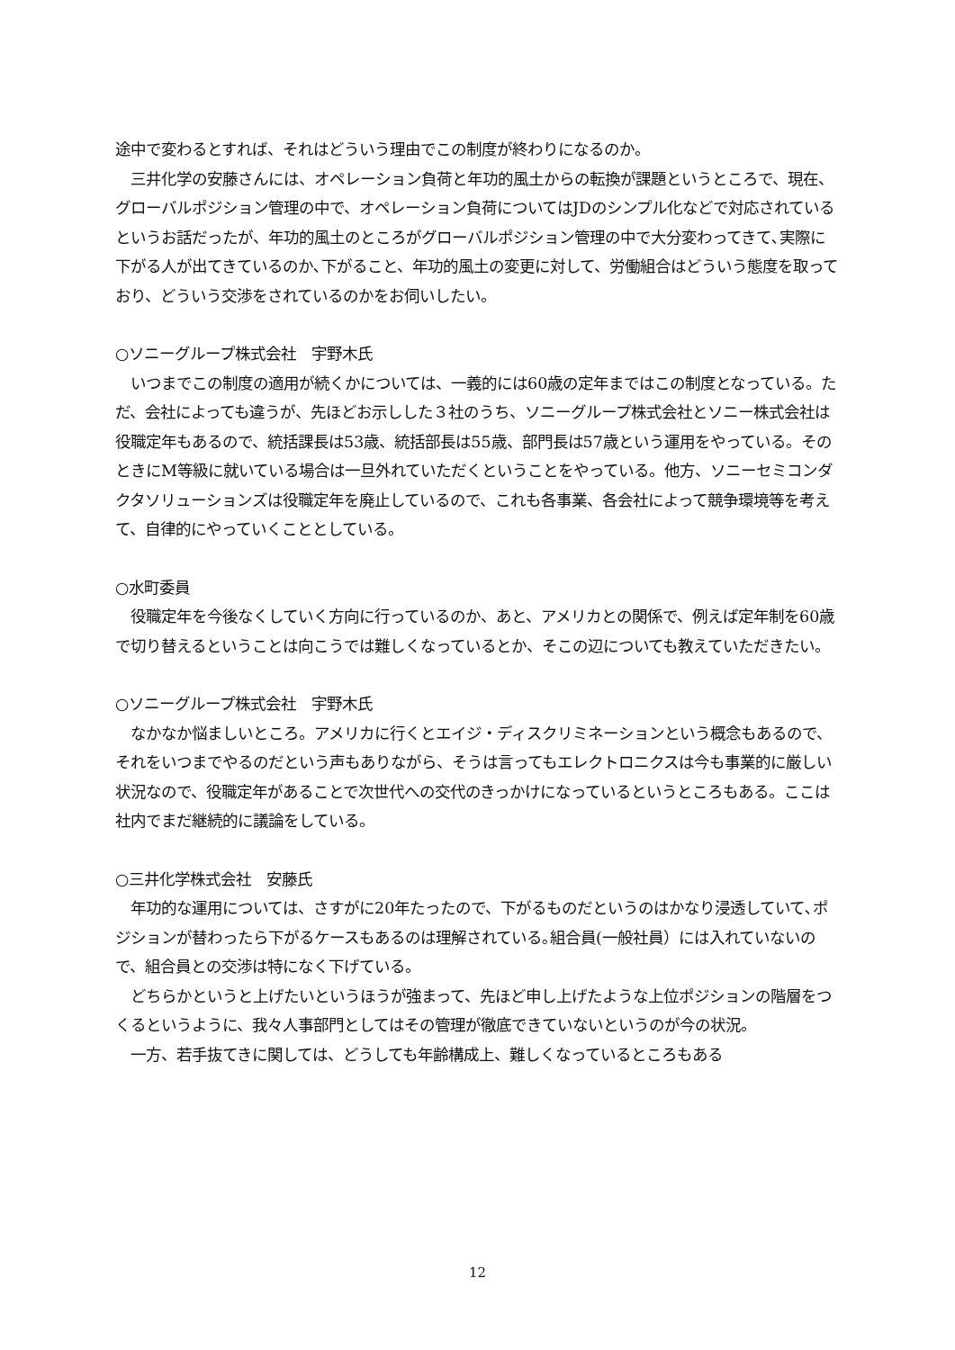途中で変わるとすれば、それはどういう理由でこの制度が終わりになるのか。
　三井化学の安藤さんには、オペレーション負荷と年功的風土からの転換が課題というところで、現在、グローバルポジション管理の中で、オペレーション負荷についてはJDのシンプル化などで対応されているというお話だったが、年功的風土のところがグローバルポジション管理の中で大分変わってきて､実際に下がる人が出てきているのか､下がること、年功的風土の変更に対して、労働組合はどういう態度を取っており、どういう交渉をされているのかをお伺いしたい。
○ソニーグループ株式会社　宇野木氏
　いつまでこの制度の適用が続くかについては、一義的には60歳の定年まではこの制度となっている。ただ、会社によっても違うが、先ほどお示しした３社のうち、ソニーグループ株式会社とソニー株式会社は役職定年もあるので、統括課長は53歳、統括部長は55歳、部門長は57歳という運用をやっている。そのときにM等級に就いている場合は一旦外れていただくということをやっている。他方、ソニーセミコンダクタソリューションズは役職定年を廃止しているので、これも各事業、各会社によって競争環境等を考えて、自律的にやっていくこととしている。
○水町委員
　役職定年を今後なくしていく方向に行っているのか、あと、アメリカとの関係で、例えば定年制を60歳で切り替えるということは向こうでは難しくなっているとか、そこの辺についても教えていただきたい。
○ソニーグループ株式会社　宇野木氏
　なかなか悩ましいところ。アメリカに行くとエイジ・ディスクリミネーションという概念もあるので、それをいつまでやるのだという声もありながら、そうは言ってもエレクトロニクスは今も事業的に厳しい状況なので、役職定年があることで次世代への交代のきっかけになっているというところもある。ここは社内でまだ継続的に議論をしている。
○三井化学株式会社　安藤氏
　年功的な運用については、さすがに20年たったので、下がるものだというのはかなり浸透していて､ポジションが替わったら下がるケースもあるのは理解されている｡組合員(一般社員）には入れていないので、組合員との交渉は特になく下げている。
　どちらかというと上げたいというほうが強まって、先ほど申し上げたような上位ポジションの階層をつくるというように、我々人事部門としてはその管理が徹底できていないというのが今の状況。
　一方、若手抜てきに関しては、どうしても年齢構成上、難しくなっているところもある
12